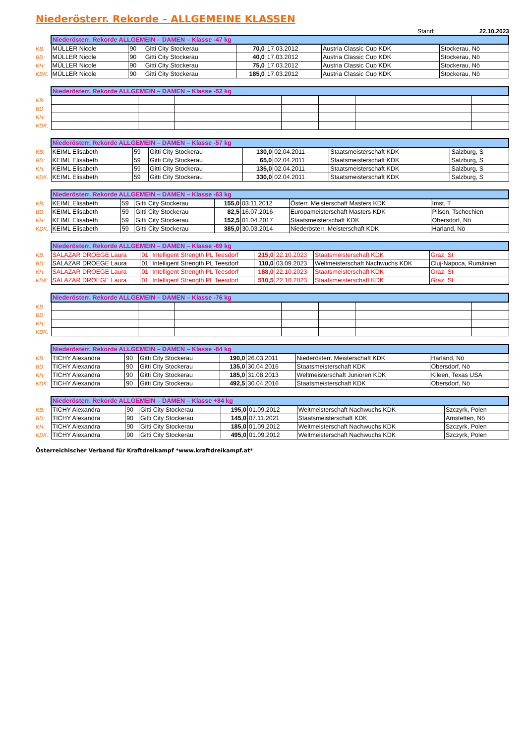Niederösterr. Rekorde – ALLGEMEINE KLASSEN
Stand: 22.10.2023
| | Niederösterr. Rekorde ALLGEMEIN – DAMEN – Klasse -47 kg | | | | | | |
| KB: | MÜLLER Nicole | 90 | Gitti City Stockerau | 70,0 | 17.03.2012 | Austria Classic Cup KDK | Stockerau, Nö |
| BD: | MÜLLER Nicole | 90 | Gitti City Stockerau | 40,0 | 17.03.2012 | Austria Classic Cup KDK | Stockerau, Nö |
| KH: | MÜLLER Nicole | 90 | Gitti City Stockerau | 75,0 | 17.03.2012 | Austria Classic Cup KDK | Stockerau, Nö |
| KDK: | MÜLLER Nicole | 90 | Gitti City Stockerau | 185,0 | 17.03.2012 | Austria Classic Cup KDK | Stockerau, Nö |
| | Niederösterr. Rekorde ALLGEMEIN – DAMEN – Klasse -52 kg | | | | | | |
| KB: | | | | | | | |
| BD: | | | | | | | |
| KH: | | | | | | | |
| KDK: | | | | | | | |
| | Niederösterr. Rekorde ALLGEMEIN – DAMEN – Klasse -57 kg | | | | | | |
| KB: | KEIML Elisabeth | 59 | Gitti City Stockerau | 130,0 | 02.04.2011 | Staatsmeisterschaft KDK | Salzburg, S |
| BD: | KEIML Elisabeth | 59 | Gitti City Stockerau | 65,0 | 02.04.2011 | Staatsmeisterschaft KDK | Salzburg, S |
| KH: | KEIML Elisabeth | 59 | Gitti City Stockerau | 135,0 | 02.04.2011 | Staatsmeisterschaft KDK | Salzburg, S |
| KDK: | KEIML Elisabeth | 59 | Gitti City Stockerau | 330,0 | 02.04.2011 | Staatsmeisterschaft KDK | Salzburg, S |
| | Niederösterr. Rekorde ALLGEMEIN – DAMEN – Klasse -63 kg | | | | | | |
| KB: | KEIML Elisabeth | 59 | Gitti City Stockerau | 155,0 | 03.11.2012 | Österr. Meisterschaft Masters KDK | Imst, T |
| BD: | KEIML Elisabeth | 59 | Gitti City Stockerau | 82,5 | 16.07.2016 | Europameisterschaft Masters KDK | Pilsen, Tschechien |
| KH: | KEIML Elisabeth | 59 | Gitti City Stockerau | 152,5 | 01.04.2017 | Staatsmeisterschaft KDK | Obersdorf, Nö |
| KDK: | KEIML Elisabeth | 59 | Gitti City Stockerau | 385,0 | 30.03.2014 | Niederösterr. Meisterschaft KDK | Harland, Nö |
| | Niederösterr. Rekorde ALLGEMEIN – DAMEN – Klasse -69 kg | | | | | | |
| KB: | SALAZAR DROEGE Laura | 01 | Intelligent Strength PL Teesdorf | 215,0 | 22.10.2023 | Staatsmeisterschaft KDK | Graz, St |
| BD: | SALAZAR DROEGE Laura | 01 | Intelligent Strength PL Teesdorf | 110,0 | 03.09.2023 | Weltmeisterschaft Nachwuchs KDK | Cluj-Napoca, Rumänien |
| KH: | SALAZAR DROEGE Laura | 01 | Intelligent Strength PL Teesdorf | 188,0 | 22.10.2023 | Staatsmeisterschaft KDK | Graz, St |
| KDK: | SALAZAR DROEGE Laura | 01 | Intelligent Strength PL Teesdorf | 510,5 | 22.10.2023 | Staatsmeisterschaft KDK | Graz, St |
| | Niederösterr. Rekorde ALLGEMEIN – DAMEN – Klasse -76 kg | | | | | | |
| KB: | | | | | | | |
| BD: | | | | | | | |
| KH: | | | | | | | |
| KDK: | | | | | | | |
| | Niederösterr. Rekorde ALLGEMEIN – DAMEN – Klasse -84 kg | | | | | | |
| KB: | TICHY Alexandra | 90 | Gitti City Stockerau | 190,0 | 26.03.2011 | Niederösterr. Meisterschaft KDK | Harland, Nö |
| BD: | TICHY Alexandra | 90 | Gitti City Stockerau | 135,0 | 30.04.2016 | Staatsmeisterschaft KDK | Obersdorf, Nö |
| KH: | TICHY Alexandra | 90 | Gitti City Stockerau | 185,0 | 31.08.2013 | Weltmeisterschaft Junioren KDK | Kileen, Texas USA |
| KDK: | TICHY Alexandra | 90 | Gitti City Stockerau | 492,5 | 30.04.2016 | Staatsmeisterschaft KDK | Obersdorf, Nö |
| | Niederösterr. Rekorde ALLGEMEIN – DAMEN – Klasse +84 kg | | | | | | |
| KB: | TICHY Alexandra | 90 | Gitti City Stockerau | 195,0 | 01.09.2012 | Weltmeisterschaft Nachwuchs KDK | Szczyrk, Polen |
| BD: | TICHY Alexandra | 90 | Gitti City Stockerau | 145,0 | 07.11.2021 | Staatsmeisterschaft KDK | Amstetten, Nö |
| KH: | TICHY Alexandra | 90 | Gitti City Stockerau | 185,0 | 01.09.2012 | Weltmeisterschaft Nachwuchs KDK | Szczyrk, Polen |
| KDK: | TICHY Alexandra | 90 | Gitti City Stockerau | 495,0 | 01.09.2012 | Weltmeisterschaft Nachwuchs KDK | Szczyrk, Polen |
Österreichischer Verband für Kraftdreikampf *www.kraftdreikampf.at*